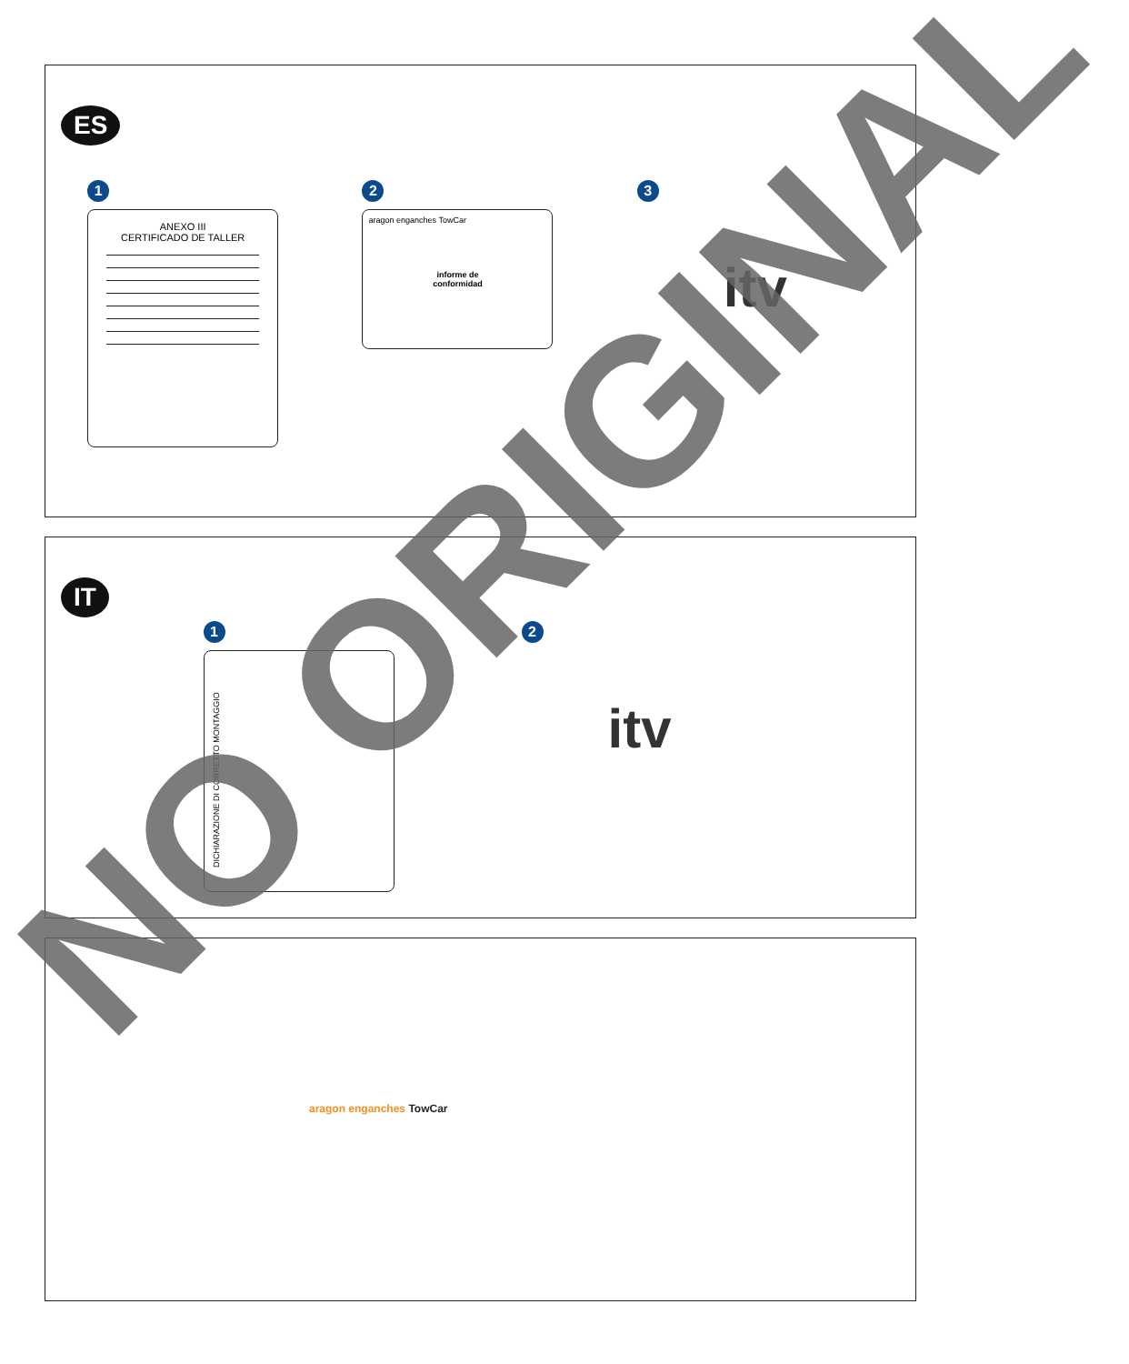ES
1
ANEXO III
CERTIFICADO DE TALLER
2
aragon enganches TowCar
informe de
conformidad
3
itv
IT
1
DICHIARAZIONE DI CORRETTO MONTAGGIO
2
itv
aragon enganches TowCar
NO ORIGINAL